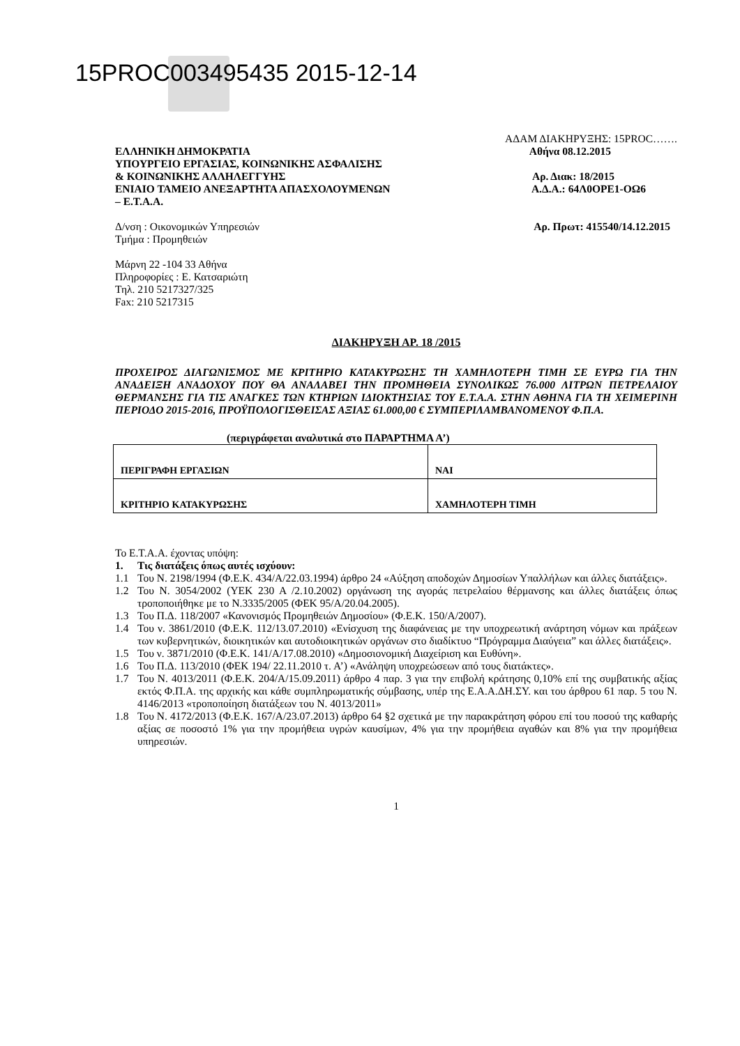15PROC003495435 2015-12-14
ΑΔΑΜ ΔΙΑΚΗΡΥΞΗΣ: 15PROC…….
ΕΛΛΗΝΙΚΗ ΔΗΜΟΚΡΑΤΙΑ Αθήνα 08.12.2015
ΥΠΟΥΡΓΕΙΟ ΕΡΓΑΣΙΑΣ, ΚΟΙΝΩΝΙΚΗΣ ΑΣΦΑΛΙΣΗΣ
& ΚΟΙΝΩΝΙΚΗΣ ΑΛΛΗΛΕΓΓΥΗΣ Αρ. Διακ: 18/2015
ΕΝΙΑΙΟ ΤΑΜΕΙΟ ΑΝΕΞΑΡΤΗΤΑ ΑΠΑΣΧΟΛΟΥΜΕΝΩΝ Α.Δ.Α.: 64Λ0ΟΡΕ1-ΟΩ6
– Ε.Τ.Α.Α.
Δ/νση : Οικονομικών Υπηρεσιών Αρ. Πρωτ: 415540/14.12.2015
Τμήμα : Προμηθειών
Μάρνη 22 -104 33 Αθήνα
Πληροφορίες : Ε. Κατσαριώτη
Τηλ. 210 5217327/325
Fax: 210 5217315
ΔΙΑΚΗΡΥΞΗ ΑΡ. 18 /2015
ΠΡΟΧΕΙΡΟΣ ΔΙΑΓΩΝΙΣΜΟΣ ΜΕ ΚΡΙΤΗΡΙΟ ΚΑΤΑΚΥΡΩΣΗΣ ΤΗ ΧΑΜΗΛΟΤΕΡΗ ΤΙΜΗ ΣΕ ΕΥΡΩ ΓΙΑ ΤΗΝ ΑΝΑΔΕΙΞΗ ΑΝΑΔΟΧΟΥ ΠΟΥ ΘΑ ΑΝΑΛΑΒΕΙ ΤΗΝ ΠΡΟΜΗΘΕΙΑ ΣΥΝΟΛΙΚΩΣ 76.000 ΛΙΤΡΩΝ ΠΕΤΡΕΛΑΙΟΥ ΘΕΡΜΑΝΣΗΣ ΓΙΑ ΤΙΣ ΑΝΑΓΚΕΣ ΤΩΝ ΚΤΗΡΙΩΝ ΙΔΙΟΚΤΗΣΙΑΣ ΤΟΥ Ε.Τ.Α.Α. ΣΤΗΝ ΑΘΗΝΑ ΓΙΑ ΤΗ ΧΕΙΜΕΡΙΝΗ ΠΕΡΙΟΔΟ 2015-2016, ΠΡΟΫΠΟΛΟΓΙΣΘΕΙΣΑΣ ΑΞΙΑΣ 61.000,00 € ΣΥΜΠΕΡΙΛΑΜΒΑΝΟΜΕΝΟΥ Φ.Π.Α.
(περιγράφεται αναλυτικά στο ΠΑΡΑΡΤΗΜΑ Α’)
| ΠΕΡΙΓΡΑΦΗ ΕΡΓΑΣΙΩΝ | ΝΑΙ |
| ΚΡΙΤΗΡΙΟ ΚΑΤΑΚΥΡΩΣΗΣ | ΧΑΜΗΛΟΤΕΡΗ ΤΙΜΗ |
Το Ε.Τ.Α.Α. έχοντας υπόψη:
1. Τις διατάξεις όπως αυτές ισχύουν:
1.1 Του Ν. 2198/1994 (Φ.Ε.Κ. 434/Α/22.03.1994) άρθρο 24 «Αύξηση αποδοχών Δημοσίων Υπαλλήλων και άλλες διατάξεις».
1.2 Του Ν. 3054/2002 (ΥΕΚ 230 Α /2.10.2002) οργάνωση της αγοράς πετρελαίου θέρμανσης και άλλες διατάξεις όπως τροποποιήθηκε με το Ν.3335/2005 (ΦΕΚ 95/Α/20.04.2005).
1.3 Του Π.Δ. 118/2007 «Κανονισμός Προμηθειών Δημοσίου» (Φ.Ε.Κ. 150/Α/2007).
1.4 Του ν. 3861/2010 (Φ.Ε.Κ. 112/13.07.2010) «Ενίσχυση της διαφάνειας με την υποχρεωτική ανάρτηση νόμων και πράξεων των κυβερνητικών, διοικητικών και αυτοδιοικητικών οργάνων στο διαδίκτυο “Πρόγραμμα Διαύγεια” και άλλες διατάξεις».
1.5 Του ν. 3871/2010 (Φ.Ε.Κ. 141/Α/17.08.2010) «Δημοσιονομική Διαχείριση και Ευθύνη».
1.6 Του Π.Δ. 113/2010 (ΦΕΚ 194/ 22.11.2010 τ. Α’) «Ανάληψη υποχρεώσεων από τους διατάκτες».
1.7 Του Ν. 4013/2011 (Φ.Ε.Κ. 204/Α/15.09.2011) άρθρο 4 παρ. 3 για την επιβολή κράτησης 0,10% επί της συμβατικής αξίας εκτός Φ.Π.Α. της αρχικής και κάθε συμπληρωματικής σύμβασης, υπέρ της Ε.Α.Α.ΔΗ.ΣΥ. και του άρθρου 61 παρ. 5 του Ν. 4146/2013 «τροποποίηση διατάξεων του Ν. 4013/2011»
1.8 Του Ν. 4172/2013 (Φ.Ε.Κ. 167/Α/23.07.2013) άρθρο 64 §2 σχετικά με την παρακράτηση φόρου επί του ποσού της καθαρής αξίας σε ποσοστό 1% για την προμήθεια υγρών καυσίμων, 4% για την προμήθεια αγαθών και 8% για την προμήθεια υπηρεσιών.
1